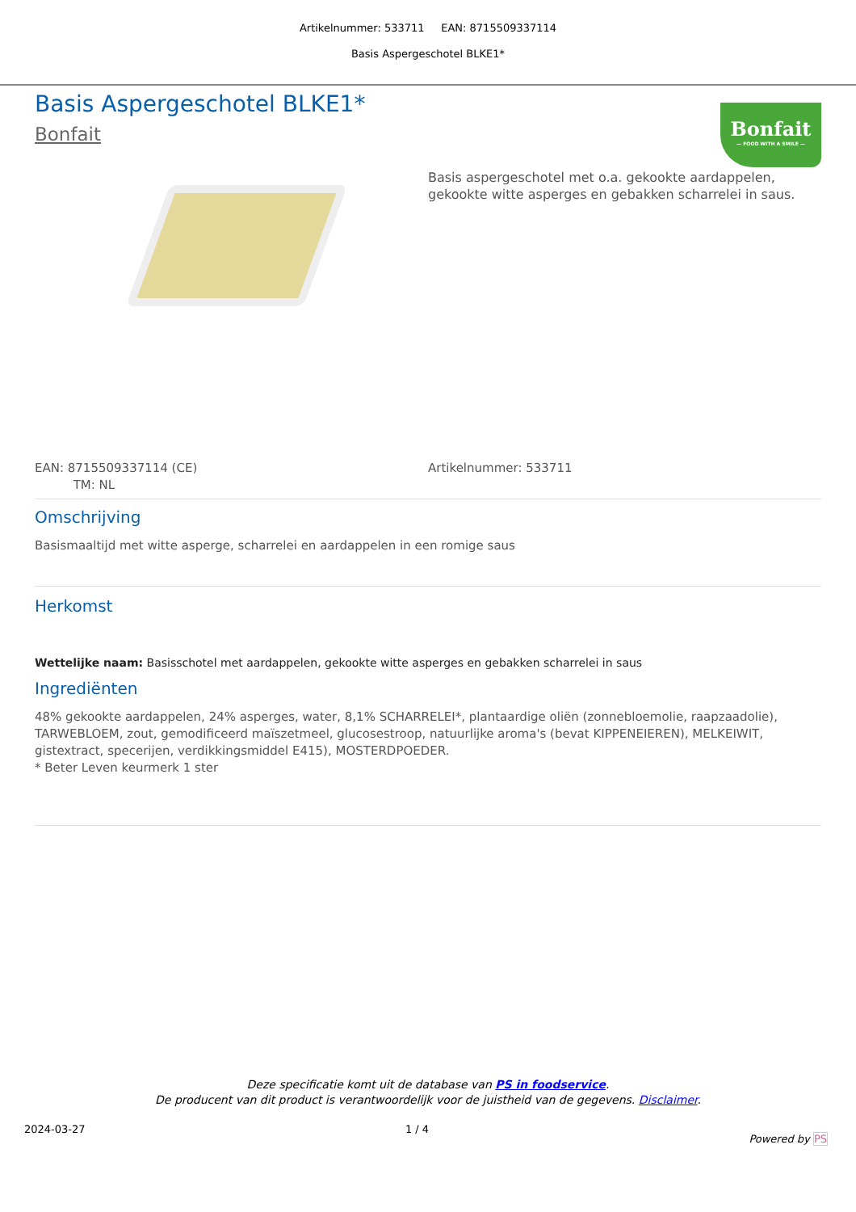Artikelnummer: 533711 EAN: 8715509337114
Basis Aspergeschotel BLKE1*
Bonfait
— FOOD WITH A SMILE —
Basis Aspergeschotel BLKE1*
Bonfait
Basis aspergeschotel met o.a. gekookte aardappelen, gekookte witte asperges en gebakken scharrelei in saus.
EAN: 8715509337114 (CE)
TM: NL
Artikelnummer: 533711
Omschrijving
Basismaaltijd met witte asperge, scharrelei en aardappelen in een romige saus
Herkomst
Wettelijke naam: Basisschotel met aardappelen, gekookte witte asperges en gebakken scharrelei in saus
Ingrediënten
48% gekookte aardappelen, 24% asperges, water, 8,1% SCHARRELEI*, plantaardige oliën (zonnebloemolie, raapzaadolie), TARWEBLOEM, zout, gemodificeerd maïszetmeel, glucosestroop, natuurlijke aroma's (bevat KIPPENEIEREN), MELKEIWIT, gistextract, specerijen, verdikkingsmiddel E415), MOSTERDPOEDER.
* Beter Leven keurmerk 1 ster
Deze specificatie komt uit de database van PS in foodservice.
De producent van dit product is verantwoordelijk voor de juistheid van de gegevens. Disclaimer.
2024-03-27 1 / 4 Powered by PS